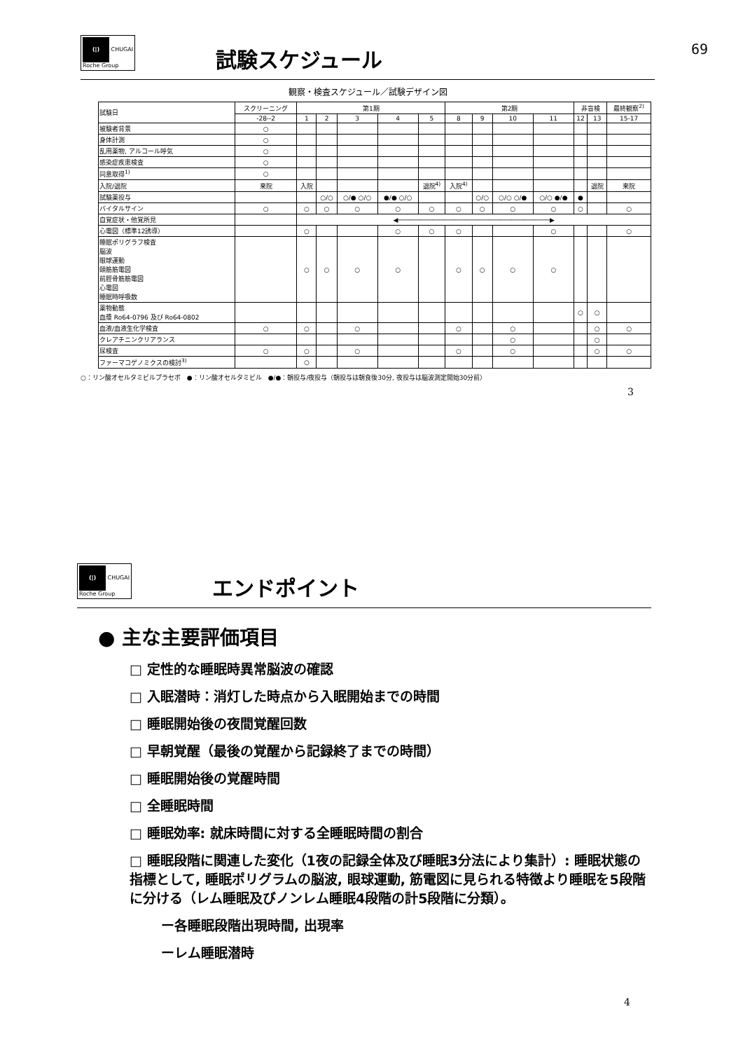69
(|) CHUGAI
Roche Group
試験スケジュール
観察・検査スケジュール／試験デザイン図
| 試験日 | スクリーニング | 第1期 | | | | | 第2期 | | | | 非盲検 | | 最終観察<sup>2)</sup> |
| --- | --- | --- | --- | --- | --- | --- | --- | --- | --- | --- | --- | --- | --- |
| | -28--2 | 1 | 2 | 3 | 4 | 5 | 8 | 9 | 10 | 11 | 12 | 13 | 15-17 |
| 被験者背景 | ○ | | | | | | | | | | | | |
| 身体計測 | ○ | | | | | | | | | | | | |
| 乱用薬物, アルコール呼気 | ○ | | | | | | | | | | | | |
| 感染症疾患検査 | ○ | | | | | | | | | | | | |
| 同意取得<sup>1)</sup> | ○ | | | | | | | | | | | | |
| 入院/退院 | 来院 | 入院 | | | | 退院<sup>4)</sup> | 入院<sup>4)</sup> | | | | | 退院 | 来院 |
| 試験薬投与 | | | ○/○ | ○/● ○/○ | ●/● ○/○ | | | ○/○ | ○/○ ○/● | ○/○ ●/● | ● | | |
| バイタルサイン | ○ | ○ | ○ | ○ | ○ | ○ | ○ | ○ | ○ | ○ | ○ | | ○ |
| 自覚症状・他覚所見 | | ◀────────────────────────────────────────▶ | | | | | | | | | | | |
| 心電図（標準12誘導） | | ○ | | | ○ | ○ | ○ | | | ○ | | | ○ |
| 睡眠ポリグラフ検査 脳波 眼球運動 頤筋筋電図 前脛骨筋筋電図 心電図 睡眠時呼吸数 | | ○ | ○ | ○ | ○ | | ○ | ○ | ○ | ○ | | | |
| 薬物動態 血漿 Ro64-0796 及び Ro64-0802 | | | | | | | | | | | ○ | ○ | |
| 血液/血液生化学検査 | ○ | ○ | | ○ | | | ○ | | ○ | | | ○ | ○ |
| クレアチニンクリアランス | | | | | | | | | ○ | | | ○ | |
| 尿検査 | ○ | ○ | | ○ | | | ○ | | ○ | | | ○ | ○ |
| ファーマコゲノミクスの検討<sup>3)</sup> | | ○ | | | | | | | | | | | |
○：リン酸オセルタミビルプラセボ　●：リン酸オセルタミビル　●/●：朝投与/夜投与（朝投与は朝食後30分, 夜投与は脳波測定開始30分前）
3
(|) CHUGAI
Roche Group
エンドポイント
● 主な主要評価項目
□ 定性的な睡眠時異常脳波の確認
□ 入眠潜時：消灯した時点から入眠開始までの時間
□ 睡眠開始後の夜間覚醒回数
□ 早朝覚醒（最後の覚醒から記録終了までの時間）
□ 睡眠開始後の覚醒時間
□ 全睡眠時間
□ 睡眠効率: 就床時間に対する全睡眠時間の割合
□ 睡眠段階に関連した変化（1夜の記録全体及び睡眠3分法により集計）: 睡眠状態の指標として, 睡眠ポリグラムの脳波, 眼球運動, 筋電図に見られる特徴より睡眠を5段階に分ける（レム睡眠及びノンレム睡眠4段階の計5段階に分類）。
ー各睡眠段階出現時間, 出現率
ーレム睡眠潜時
4